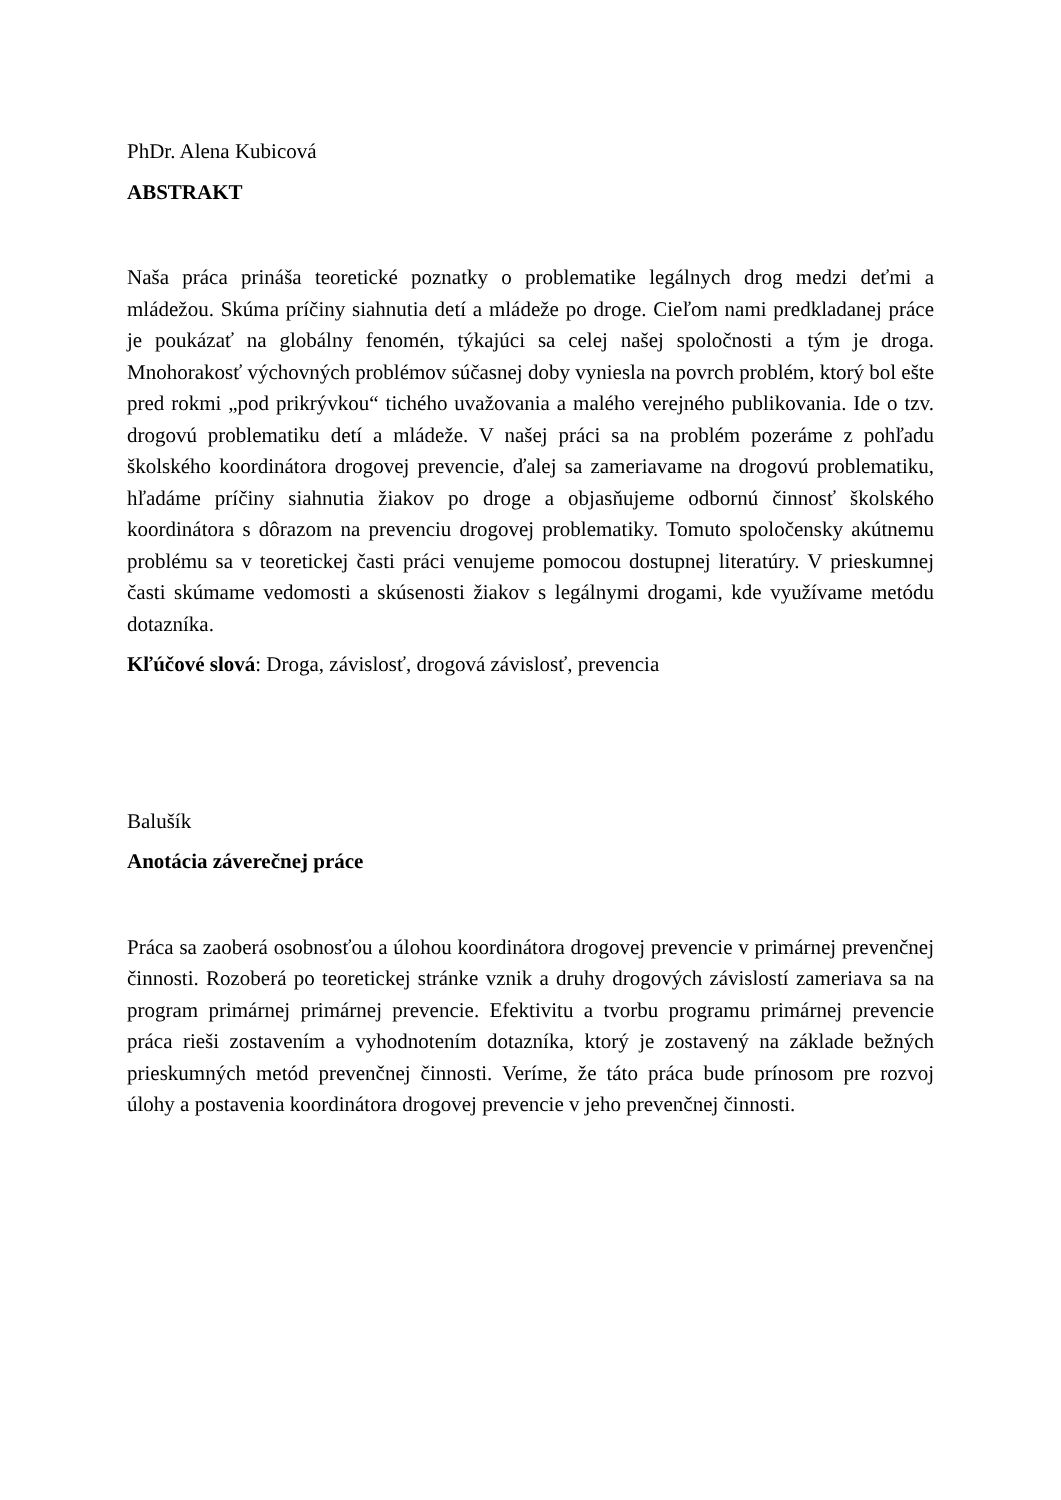PhDr. Alena Kubicová
ABSTRAKT
Naša práca prináša teoretické poznatky o problematike legálnych drog medzi deťmi a mládežou. Skúma príčiny siahnutia detí a mládeže po droge. Cieľom nami predkladanej práce je poukázať na globálny fenomén, týkajúci sa celej našej spoločnosti a tým je droga. Mnohorakosť výchovných problémov súčasnej doby vyniesla na povrch problém, ktorý bol ešte pred rokmi „pod prikrývkou“ tichého uvažovania a malého verejného publikovania. Ide o tzv. drogovú problematiku detí a mládeže. V našej práci sa na problém pozeráme z pohľadu školského koordinátora drogovej prevencie, ďalej sa zameriavame na drogovú problematiku, hľadáme príčiny siahnutia žiakov po droge a objasňujeme odbornú činnosť školského koordinátora s dôrazom na prevenciu drogovej problematiky. Tomuto spoločensky akútnemu problému sa v teoretickej časti práci venujeme pomocou dostupnej literatúry. V prieskumnej časti skúmame vedomosti a skúsenosti žiakov s legálnymi drogami, kde využívame metódu dotazníka.
Kľúčové slová: Droga, závislosť, drogová závislosť, prevencia
Balušík
Anotácia záverečnej práce
Práca sa zaoberá osobnosťou a úlohou koordinátora drogovej prevencie v primárnej prevenčnej činnosti. Rozoberá po teoretickej stránke vznik a druhy drogových závislostí zameriava sa na program primárnej primárnej prevencie. Efektivitu a tvorbu programu primárnej prevencie práca rieši zostavením a vyhodnotením dotazníka, ktorý je zostavený na základe bežných prieskumných metód prevenčnej činnosti. Veríme, že táto práca bude prínosom pre rozvoj úlohy a postavenia koordinátora drogovej prevencie v jeho prevenčnej činnosti.